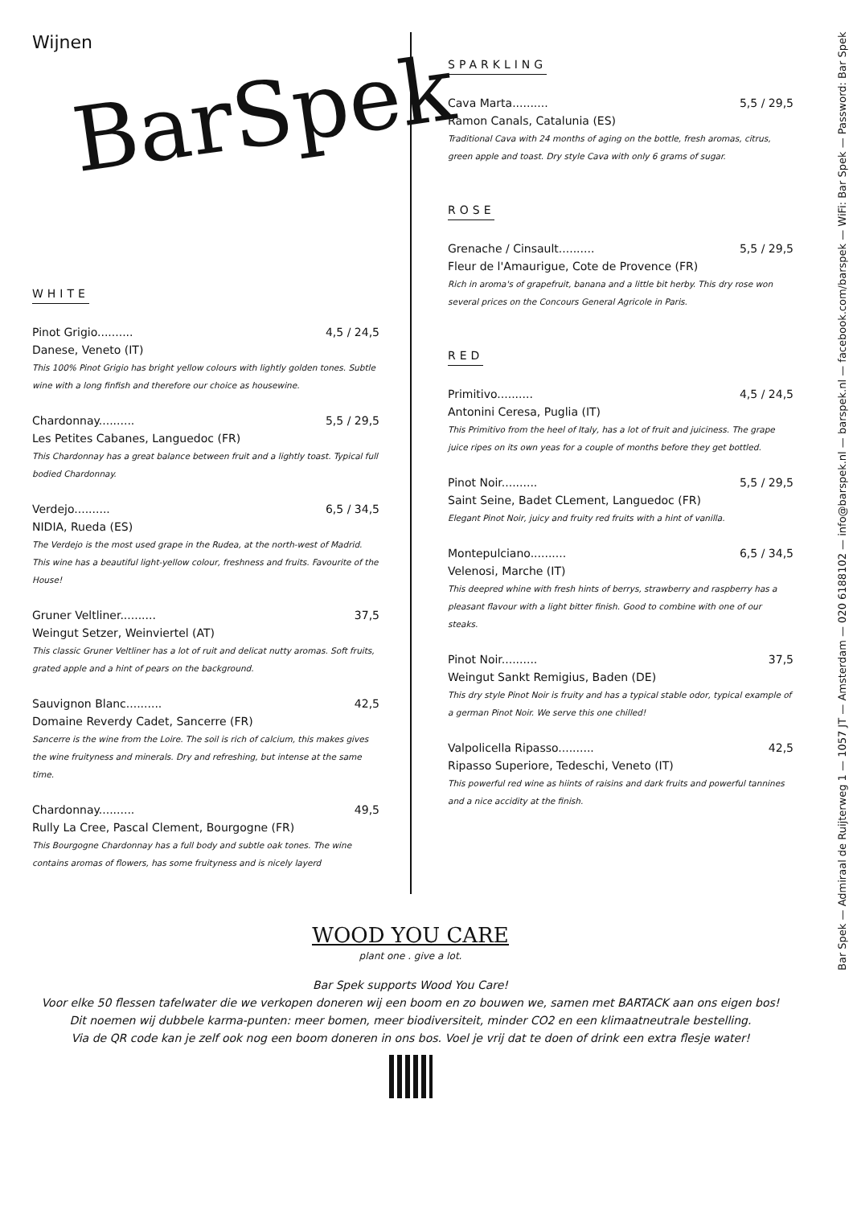Wijnen
BarSpek
WHITE
Pinot Grigio.......... 4,5 / 24,5
Danese, Veneto (IT)
This 100% Pinot Grigio has bright yellow colours with lightly golden tones. Subtle wine with a long finfish and therefore our choice as housewine.
Chardonnay.......... 5,5 / 29,5
Les Petites Cabanes, Languedoc (FR)
This Chardonnay has a great balance between fruit and a lightly toast. Typical full bodied Chardonnay.
Verdejo.......... 6,5 / 34,5
NIDIA, Rueda (ES)
The Verdejo is the most used grape in the Rudea, at the north-west of Madrid. This wine has a beautiful light-yellow colour, freshness and fruits. Favourite of the House!
Gruner Veltliner.......... 37,5
Weingut Setzer, Weinviertel (AT)
This classic Gruner Veltliner has a lot of ruit and delicat nutty aromas. Soft fruits, grated apple and a hint of pears on the background.
Sauvignon Blanc.......... 42,5
Domaine Reverdy Cadet, Sancerre (FR)
Sancerre is the wine from the Loire. The soil is rich of calcium, this makes gives the wine fruityness and minerals. Dry and refreshing, but intense at the same time.
Chardonnay.......... 49,5
Rully La Cree, Pascal Clement, Bourgogne (FR)
This Bourgogne Chardonnay has a full body and subtle oak tones. The wine contains aromas of flowers, has some fruityness and is nicely layerd
SPARKLING
Cava Marta.......... 5,5 / 29,5
Ramon Canals, Catalunia (ES)
Traditional Cava with 24 months of aging on the bottle, fresh aromas, citrus, green apple and toast. Dry style Cava with only 6 grams of sugar.
ROSE
Grenache / Cinsault.......... 5,5 / 29,5
Fleur de l'Amaurigue, Cote de Provence (FR)
Rich in aroma's of grapefruit, banana and a little bit herby. This dry rose won several prices on the Concours General Agricole in Paris.
RED
Primitivo.......... 4,5 / 24,5
Antonini Ceresa, Puglia (IT)
This Primitivo from the heel of Italy, has a lot of fruit and juiciness. The grape juice ripes on its own yeas for a couple of months before they get bottled.
Pinot Noir.......... 5,5 / 29,5
Saint Seine, Badet CLement, Languedoc (FR)
Elegant Pinot Noir, juicy and fruity red fruits with a hint of vanilla.
Montepulciano.......... 6,5 / 34,5
Velenosi, Marche (IT)
This deepred whine with fresh hints of berrys, strawberry and raspberry has a pleasant flavour with a light bitter finish. Good to combine with one of our steaks.
Pinot Noir.......... 37,5
Weingut Sankt Remigius, Baden (DE)
This dry style Pinot Noir is fruity and has a typical stable odor, typical example of a german Pinot Noir. We serve this one chilled!
Valpolicella Ripasso.......... 42,5
Ripasso Superiore, Tedeschi, Veneto (IT)
This powerful red wine as hiints of raisins and dark fruits and powerful tannines and a nice accidity at the finish.
WOOD YOU CARE
plant one . give a lot.
Bar Spek supports Wood You Care!
Voor elke 50 flessen tafelwater die we verkopen doneren wij een boom en zo bouwen we, samen met BARTACK aan ons eigen bos!
Dit noemen wij dubbele karma-punten: meer bomen, meer biodiversiteit, minder CO2 en een klimaatneutrale bestelling.
Via de QR code kan je zelf ook nog een boom doneren in ons bos. Voel je vrij dat te doen of drink een extra flesje water!
Bar Spek — Admiraal de Ruijterweg 1 — 1057 JT — Amsterdam — 020 6188102 — info@barspek.nl — barspek.nl — facebook.com/barspek — WiFi: Bar Spek — Password: Bar Spek